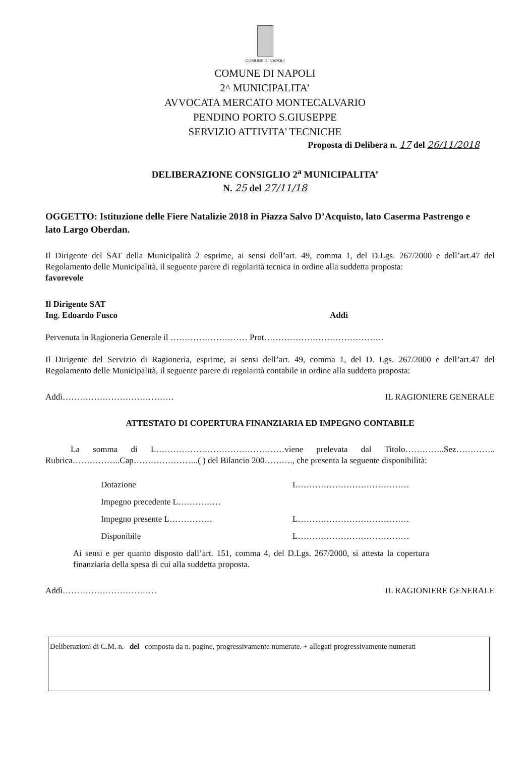COMUNE DI NAPOLI
COMUNE DI NAPOLI
2^ MUNICIPALITA’
AVVOCATA MERCATO MONTECALVARIO
PENDINO PORTO S.GIUSEPPE
SERVIZIO ATTIVITA’ TECNICHE
Proposta di Delibera n. 17 del 26/11/2018
DELIBERAZIONE CONSIGLIO 2<sup>a</sup> MUNICIPALITA’
N. 25 del 27/11/18
OGGETTO: Istituzione delle Fiere Natalizie 2018 in Piazza Salvo D’Acquisto, lato Caserma Pastrengo e lato Largo Oberdan.
Il Dirigente del SAT della Municipalità 2 esprime, ai sensi dell’art. 49, comma 1, del D.Lgs. 267/2000 e dell’art.47 del Regolamento delle Municipalità, il seguente parere di regolarità tecnica in ordine alla suddetta proposta:
favorevole
Il Dirigente SAT
Ing. Edoardo Fusco Addì
Pervenuta in Ragioneria Generale il ……………………… Prot……………………………………
Il Dirigente del Servizio di Ragioneria, esprime, ai sensi dell’art. 49, comma 1, del D. Lgs. 267/2000 e dell’art.47 del Regolamento delle Municipalità, il seguente parere di regolarità contabile in ordine alla suddetta proposta:
Addì………………………………… IL RAGIONIERE GENERALE
ATTESTATO DI COPERTURA FINANZIARIA ED IMPEGNO CONTABILE
La somma di L………………………………………viene prelevata dal Titolo…………..Sez………….. Rubrica……………..Cap…………………..( ) del Bilancio 200………., che presenta la seguente disponibilità:
Dotazione L…………………………………
Impegno precedente L……………
Impegno presente L…………… L…………………………………
Disponibile L…………………………………
Ai sensi e per quanto disposto dall’art. 151, comma 4, del D.Lgs. 267/2000, si attesta la copertura finanziaria della spesa di cui alla suddetta proposta.
Addì…………………………… IL RAGIONIERE GENERALE
Deliberazioni di C.M. n. del composta da n. pagine, progressivamente numerate. + allegati progressivamente numerati